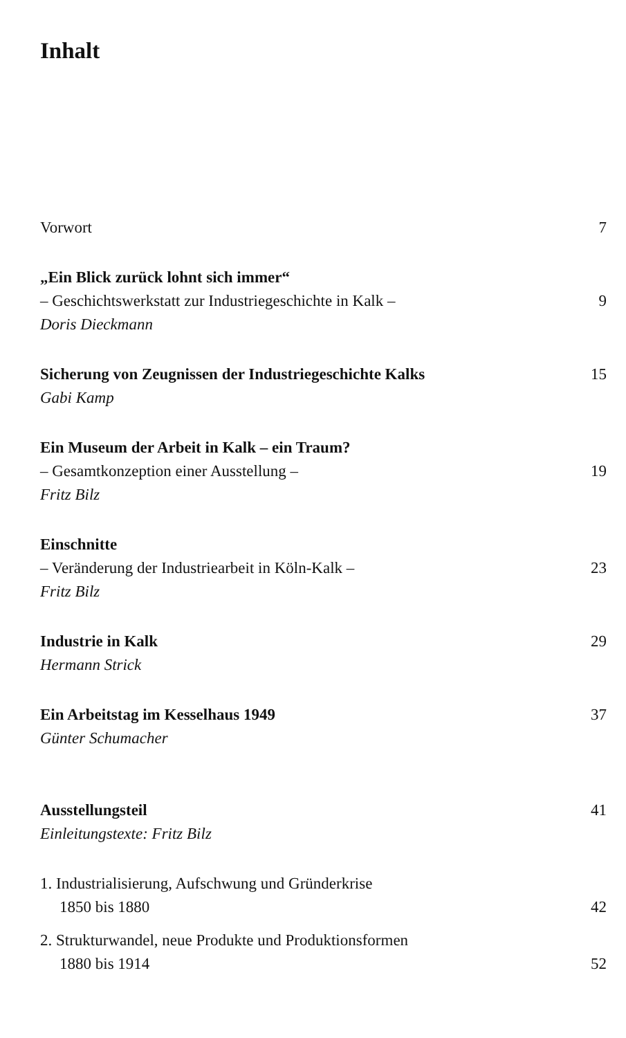Inhalt
Vorwort 7
„Ein Blick zurück lohnt sich immer“
– Geschichtswerkstatt zur Industriegeschichte in Kalk – 9
Doris Dieckmann
Sicherung von Zeugnissen der Industriegeschichte Kalks 15
Gabi Kamp
Ein Museum der Arbeit in Kalk – ein Traum?
– Gesamtkonzeption einer Ausstellung – 19
Fritz Bilz
Einschnitte
– Veränderung der Industriearbeit in Köln-Kalk – 23
Fritz Bilz
Industrie in Kalk 29
Hermann Strick
Ein Arbeitstag im Kesselhaus 1949 37
Günter Schumacher
Ausstellungsteil 41
Einleitungstexte: Fritz Bilz
1. Industrialisierung, Aufschwung und Gründerkrise
1850 bis 1880 42
2. Strukturwandel, neue Produkte und Produktionsformen
1880 bis 1914 52